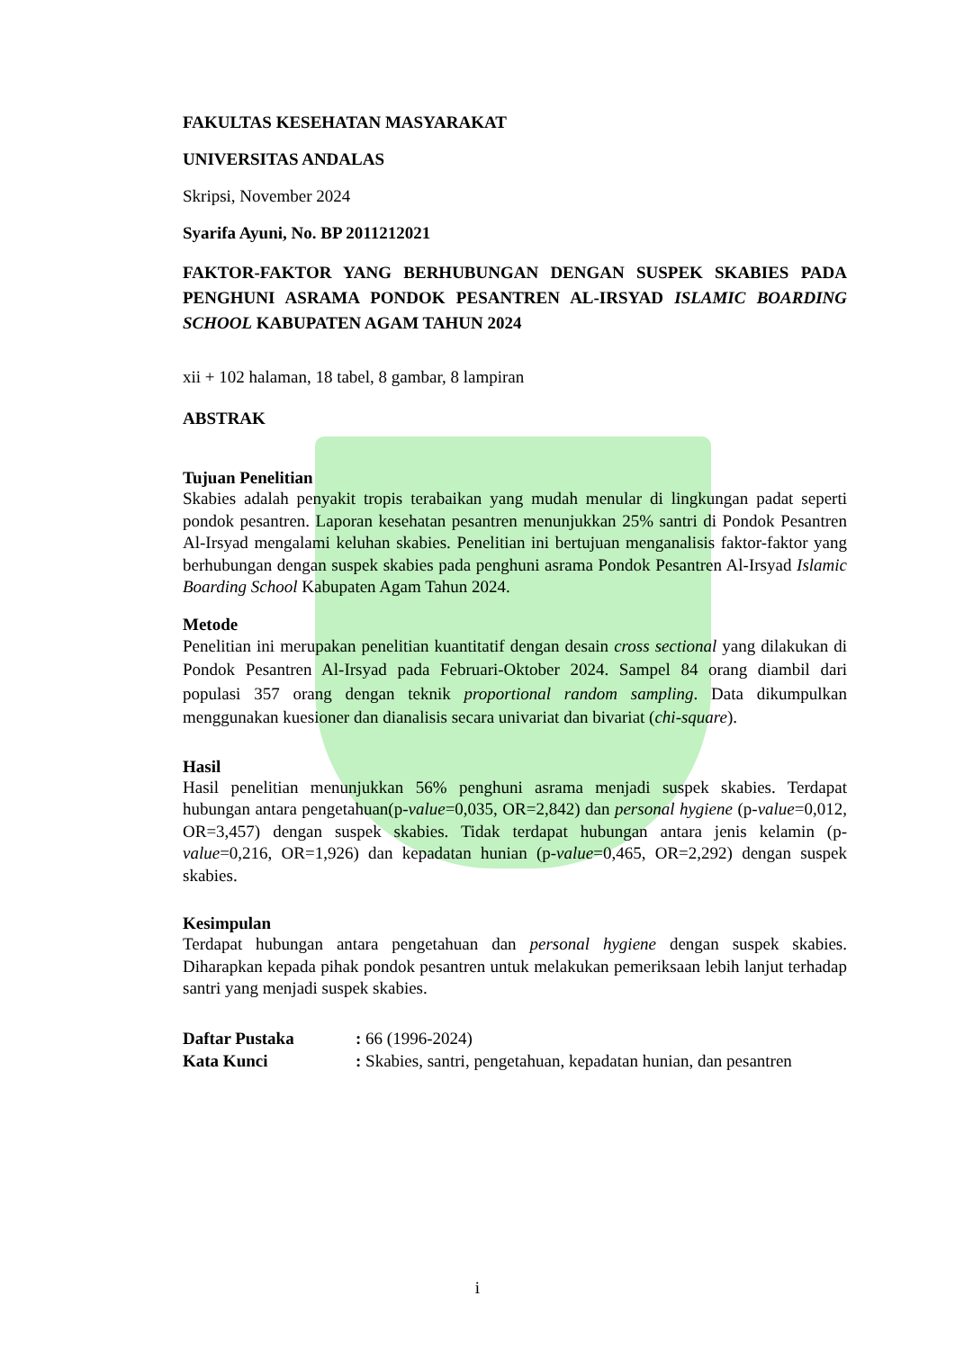FAKULTAS KESEHATAN MASYARAKAT
UNIVERSITAS ANDALAS
Skripsi, November 2024
Syarifa Ayuni, No. BP 2011212021
FAKTOR-FAKTOR YANG BERHUBUNGAN DENGAN SUSPEK SKABIES PADA PENGHUNI ASRAMA PONDOK PESANTREN AL-IRSYAD ISLAMIC BOARDING SCHOOL KABUPATEN AGAM TAHUN 2024
xii + 102 halaman, 18 tabel, 8 gambar, 8 lampiran
ABSTRAK
Tujuan Penelitian
Skabies adalah penyakit tropis terabaikan yang mudah menular di lingkungan padat seperti pondok pesantren. Laporan kesehatan pesantren menunjukkan 25% santri di Pondok Pesantren Al-Irsyad mengalami keluhan skabies. Penelitian ini bertujuan menganalisis faktor-faktor yang berhubungan dengan suspek skabies pada penghuni asrama Pondok Pesantren Al-Irsyad Islamic Boarding School Kabupaten Agam Tahun 2024.
Metode
Penelitian ini merupakan penelitian kuantitatif dengan desain cross sectional yang dilakukan di Pondok Pesantren Al-Irsyad pada Februari-Oktober 2024. Sampel 84 orang diambil dari populasi 357 orang dengan teknik proportional random sampling. Data dikumpulkan menggunakan kuesioner dan dianalisis secara univariat dan bivariat (chi-square).
Hasil
Hasil penelitian menunjukkan 56% penghuni asrama menjadi suspek skabies. Terdapat hubungan antara pengetahuan(p-value=0,035, OR=2,842) dan personal hygiene (p-value=0,012, OR=3,457) dengan suspek skabies. Tidak terdapat hubungan antara jenis kelamin (p-value=0,216, OR=1,926) dan kepadatan hunian (p-value=0,465, OR=2,292) dengan suspek skabies.
Kesimpulan
Terdapat hubungan antara pengetahuan dan personal hygiene dengan suspek skabies. Diharapkan kepada pihak pondok pesantren untuk melakukan pemeriksaan lebih lanjut terhadap santri yang menjadi suspek skabies.
| Daftar Pustaka | : 66 (1996-2024) |
| Kata Kunci | : Skabies, santri, pengetahuan, kepadatan hunian, dan pesantren |
i